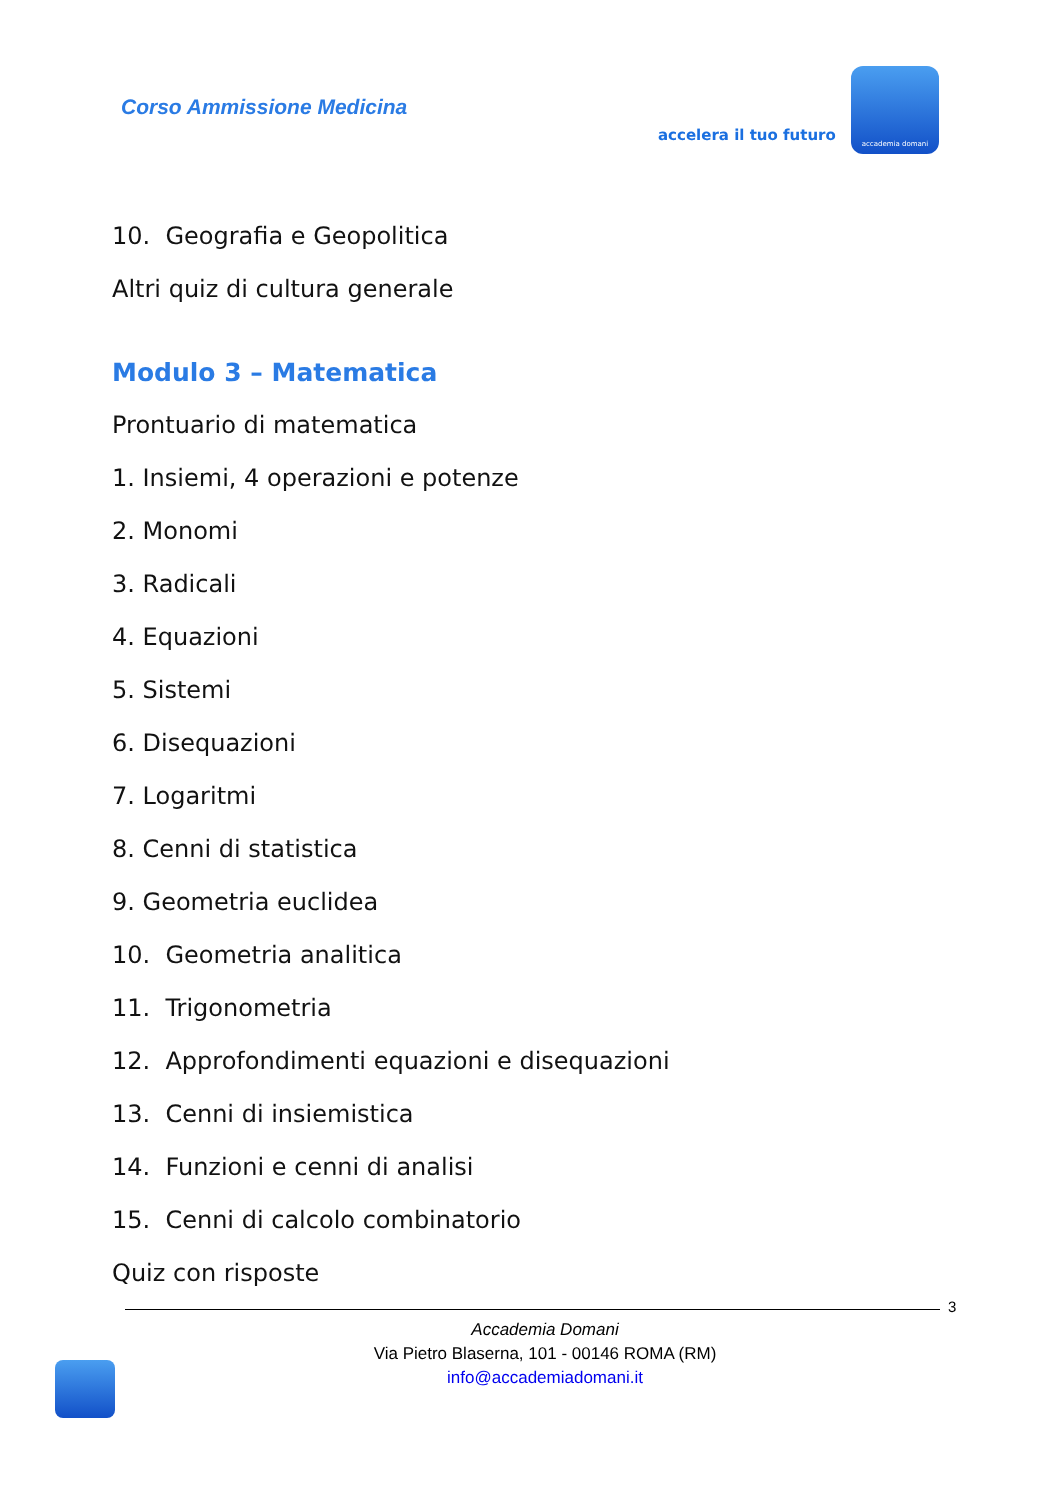Corso Ammissione Medicina
accelera il tuo futuro
accademia domani
10. Geografia e Geopolitica
Altri quiz di cultura generale
Modulo 3 – Matematica
Prontuario di matematica
1. Insiemi, 4 operazioni e potenze
2. Monomi
3. Radicali
4. Equazioni
5. Sistemi
6. Disequazioni
7. Logaritmi
8. Cenni di statistica
9. Geometria euclidea
10. Geometria analitica
11. Trigonometria
12. Approfondimenti equazioni e disequazioni
13. Cenni di insiemistica
14. Funzioni e cenni di analisi
15. Cenni di calcolo combinatorio
Quiz con risposte
3
Accademia Domani
Via Pietro Blaserna, 101 - 00146 ROMA (RM)
info@accademiadomani.it